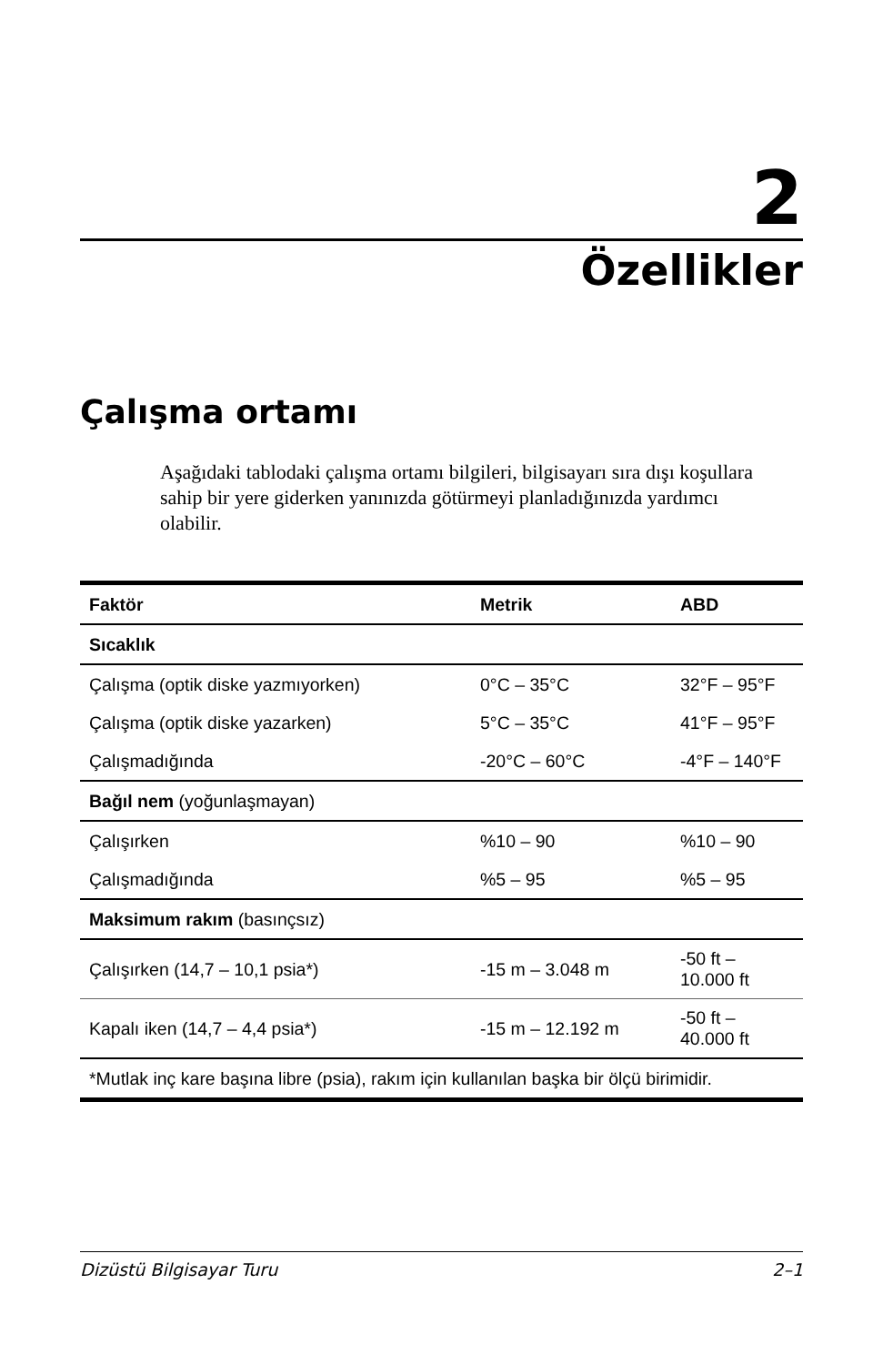2
Özellikler
Çalışma ortamı
Aşağıdaki tablodaki çalışma ortamı bilgileri, bilgisayarı sıra dışı koşullara sahip bir yere giderken yanınızda götürmeyi planladığınızda yardımcı olabilir.
| Faktör | Metrik | ABD |
| --- | --- | --- |
| Sıcaklık | | |
| Çalışma (optik diske yazmıyorken) | 0°C – 35°C | 32°F – 95°F |
| Çalışma (optik diske yazarken) | 5°C – 35°C | 41°F – 95°F |
| Çalışmadığında | -20°C – 60°C | -4°F – 140°F |
| Bağıl nem (yoğunlaşmayan) | | |
| Çalışırken | %10 – 90 | %10 – 90 |
| Çalışmadığında | %5 – 95 | %5 – 95 |
| Maksimum rakım (basınçsız) | | |
| Çalışırken (14,7 – 10,1 psia*) | -15 m – 3.048 m | -50 ft – 10.000 ft |
| Kapalı iken (14,7 – 4,4 psia*) | -15 m – 12.192 m | -50 ft – 40.000 ft |
| *Mutlak inç kare başına libre (psia), rakım için kullanılan başka bir ölçü birimidir. | | |
Dizüstü Bilgisayar Turu 2–1